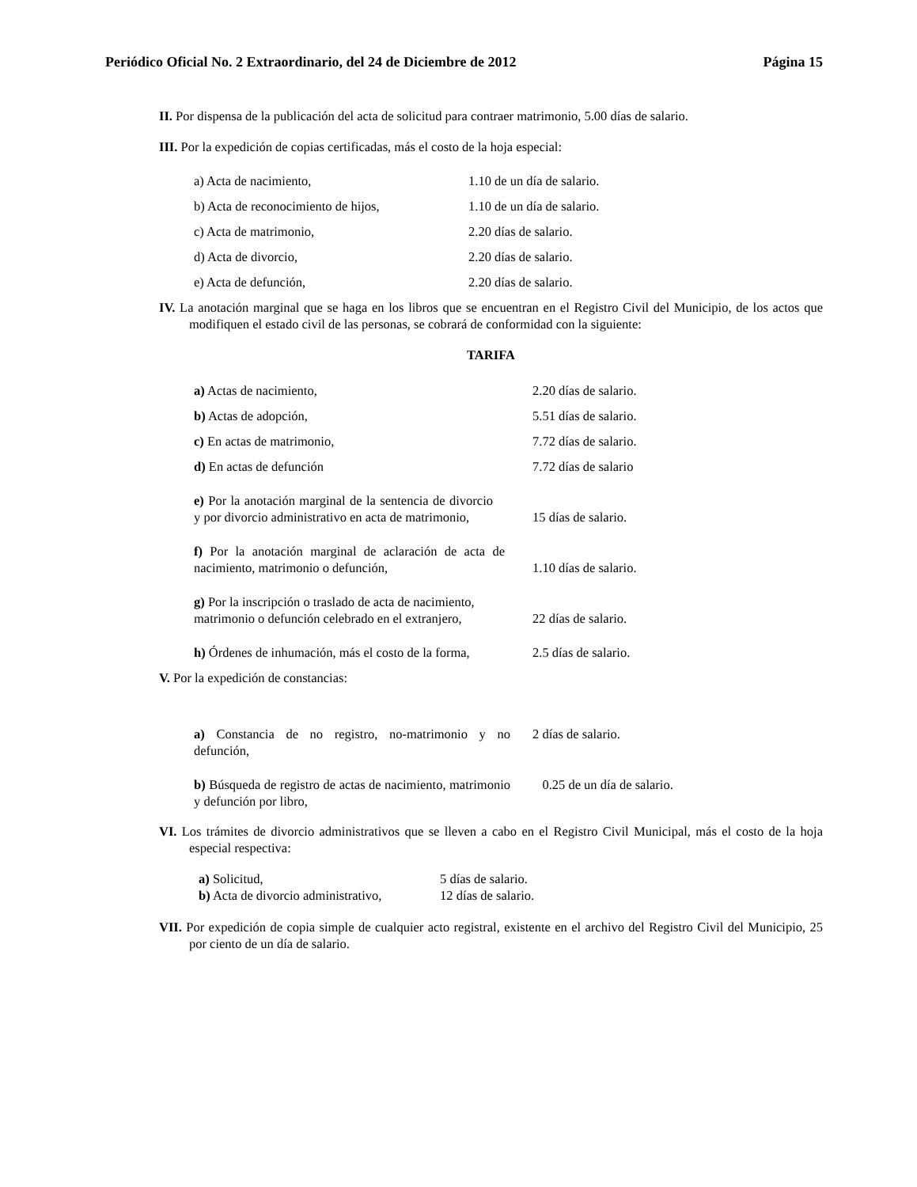Periódico Oficial No. 2 Extraordinario, del 24 de Diciembre de 2012 Página 15
II. Por dispensa de la publicación del acta de solicitud para contraer matrimonio, 5.00 días de salario.
III. Por la expedición de copias certificadas, más el costo de la hoja especial:
| a) Acta de nacimiento, | 1.10 de un día de salario. |
| b) Acta de reconocimiento de hijos, | 1.10 de un día de salario. |
| c) Acta de matrimonio, | 2.20 días de salario. |
| d) Acta de divorcio, | 2.20 días de salario. |
| e) Acta de defunción, | 2.20 días de salario. |
IV. La anotación marginal que se haga en los libros que se encuentran en el Registro Civil del Municipio, de los actos que modifiquen el estado civil de las personas, se cobrará de conformidad con la siguiente:
TARIFA
| a) Actas de nacimiento, | 2.20 días de salario. |
| b) Actas de adopción, | 5.51 días de salario. |
| c) En actas de matrimonio, | 7.72 días de salario. |
| d) En actas de defunción | 7.72 días de salario |
| e) Por la anotación marginal de la sentencia de divorcio y por divorcio administrativo en acta de matrimonio, | 15 días de salario. |
| f) Por la anotación marginal de aclaración de acta de nacimiento, matrimonio o defunción, | 1.10 días de salario. |
| g) Por la inscripción o traslado de acta de nacimiento, matrimonio o defunción celebrado en el extranjero, | 22 días de salario. |
| h) Órdenes de inhumación, más el costo de la forma, | 2.5 días de salario. |
V. Por la expedición de constancias:
| a) Constancia de no registro, no-matrimonio y no defunción, | 2 días de salario. |
| b) Búsqueda de registro de actas de nacimiento, matrimonio y defunción por libro, | 0.25 de un día de salario. |
VI. Los trámites de divorcio administrativos que se lleven a cabo en el Registro Civil Municipal, más el costo de la hoja especial respectiva:
| a) Solicitud, | 5 días de salario. |
| b) Acta de divorcio administrativo, | 12 días de salario. |
VII. Por expedición de copia simple de cualquier acto registral, existente en el archivo del Registro Civil del Municipio, 25 por ciento de un día de salario.